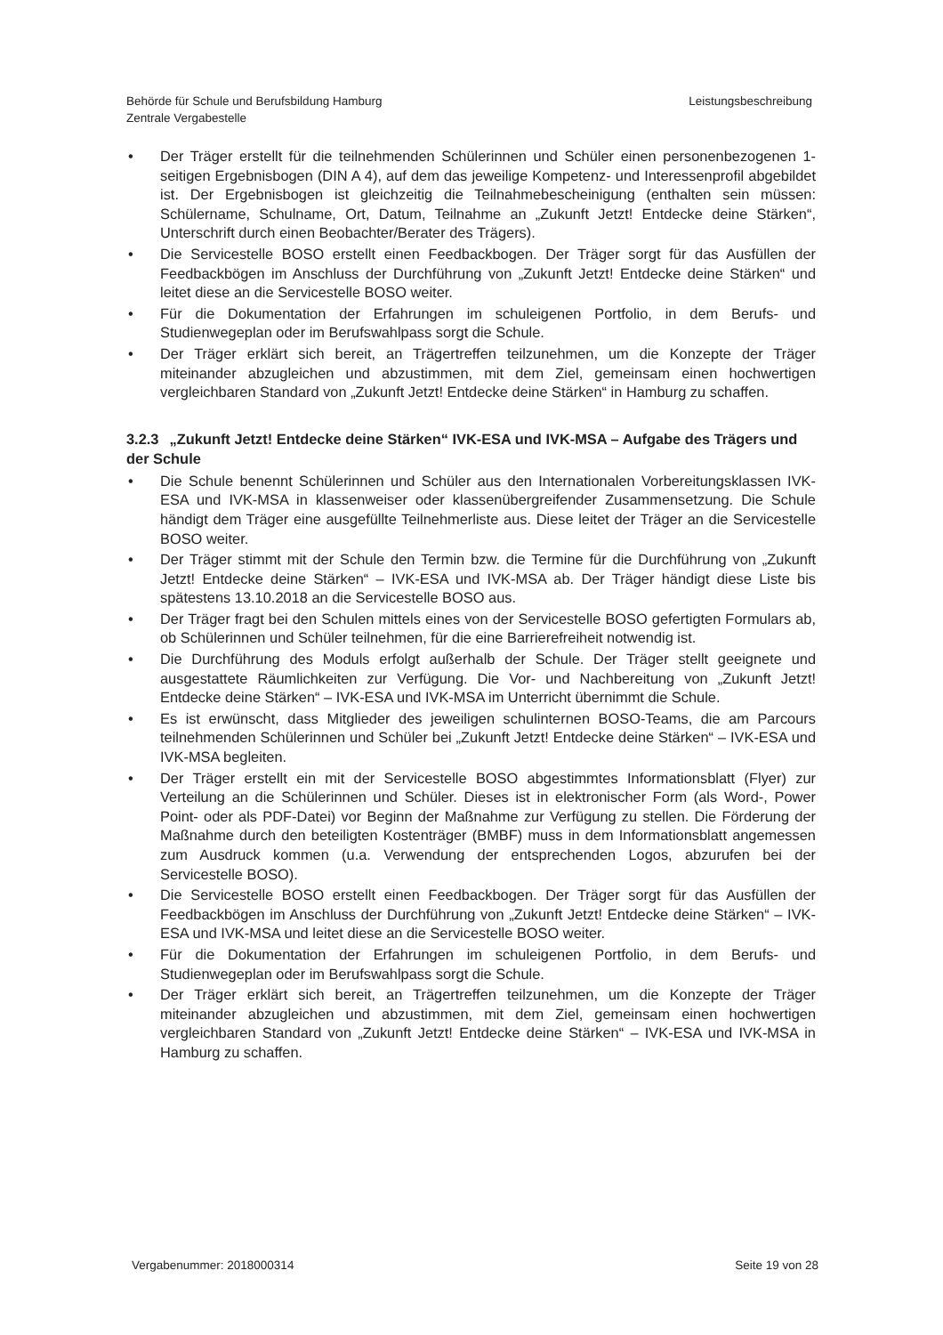Behörde für Schule und Berufsbildung Hamburg
Zentrale Vergabestelle
Leistungsbeschreibung
• Der Träger erstellt für die teilnehmenden Schülerinnen und Schüler einen personenbezogenen 1-seitigen Ergebnisbogen (DIN A 4), auf dem das jeweilige Kompetenz- und Interessenprofil abgebildet ist. Der Ergebnisbogen ist gleichzeitig die Teilnahmebescheinigung (enthalten sein müssen: Schülername, Schulname, Ort, Datum, Teilnahme an „Zukunft Jetzt! Entdecke deine Stärken“, Unterschrift durch einen Beobachter/Berater des Trägers).
• Die Servicestelle BOSO erstellt einen Feedbackbogen. Der Träger sorgt für das Ausfüllen der Feedbackbögen im Anschluss der Durchführung von „Zukunft Jetzt! Entdecke deine Stärken“ und leitet diese an die Servicestelle BOSO weiter.
• Für die Dokumentation der Erfahrungen im schuleigenen Portfolio, in dem Berufs- und Studienwegeplan oder im Berufswahlpass sorgt die Schule.
• Der Träger erklärt sich bereit, an Trägertreffen teilzunehmen, um die Konzepte der Träger miteinander abzugleichen und abzustimmen, mit dem Ziel, gemeinsam einen hochwertigen vergleichbaren Standard von „Zukunft Jetzt! Entdecke deine Stärken“ in Hamburg zu schaffen.
3.2.3 „Zukunft Jetzt! Entdecke deine Stärken“ IVK-ESA und IVK-MSA – Aufgabe des Trägers und der Schule
• Die Schule benennt Schülerinnen und Schüler aus den Internationalen Vorbereitungsklassen IVK-ESA und IVK-MSA in klassenweiser oder klassenübergreifender Zusammensetzung. Die Schule händigt dem Träger eine ausgefüllte Teilnehmerliste aus. Diese leitet der Träger an die Servicestelle BOSO weiter.
• Der Träger stimmt mit der Schule den Termin bzw. die Termine für die Durchführung von „Zukunft Jetzt! Entdecke deine Stärken“ – IVK-ESA und IVK-MSA ab. Der Träger händigt diese Liste bis spätestens 13.10.2018 an die Servicestelle BOSO aus.
• Der Träger fragt bei den Schulen mittels eines von der Servicestelle BOSO gefertigten Formulars ab, ob Schülerinnen und Schüler teilnehmen, für die eine Barrierefreiheit notwendig ist.
• Die Durchführung des Moduls erfolgt außerhalb der Schule. Der Träger stellt geeignete und ausgestattete Räumlichkeiten zur Verfügung. Die Vor- und Nachbereitung von „Zukunft Jetzt! Entdecke deine Stärken“ – IVK-ESA und IVK-MSA im Unterricht übernimmt die Schule.
• Es ist erwünscht, dass Mitglieder des jeweiligen schulinternen BOSO-Teams, die am Parcours teilnehmenden Schülerinnen und Schüler bei „Zukunft Jetzt! Entdecke deine Stärken“ – IVK-ESA und IVK-MSA begleiten.
• Der Träger erstellt ein mit der Servicestelle BOSO abgestimmtes Informationsblatt (Flyer) zur Verteilung an die Schülerinnen und Schüler. Dieses ist in elektronischer Form (als Word-, Power Point- oder als PDF-Datei) vor Beginn der Maßnahme zur Verfügung zu stellen. Die Förderung der Maßnahme durch den beteiligten Kostenträger (BMBF) muss in dem Informationsblatt angemessen zum Ausdruck kommen (u.a. Verwendung der entsprechenden Logos, abzurufen bei der Servicestelle BOSO).
• Die Servicestelle BOSO erstellt einen Feedbackbogen. Der Träger sorgt für das Ausfüllen der Feedbackbögen im Anschluss der Durchführung von „Zukunft Jetzt! Entdecke deine Stärken“ – IVK-ESA und IVK-MSA und leitet diese an die Servicestelle BOSO weiter.
• Für die Dokumentation der Erfahrungen im schuleigenen Portfolio, in dem Berufs- und Studienwegeplan oder im Berufswahlpass sorgt die Schule.
• Der Träger erklärt sich bereit, an Trägertreffen teilzunehmen, um die Konzepte der Träger miteinander abzugleichen und abzustimmen, mit dem Ziel, gemeinsam einen hochwertigen vergleichbaren Standard von „Zukunft Jetzt! Entdecke deine Stärken“ – IVK-ESA und IVK-MSA in Hamburg zu schaffen.
Vergabenummer: 2018000314 Seite 19 von 28